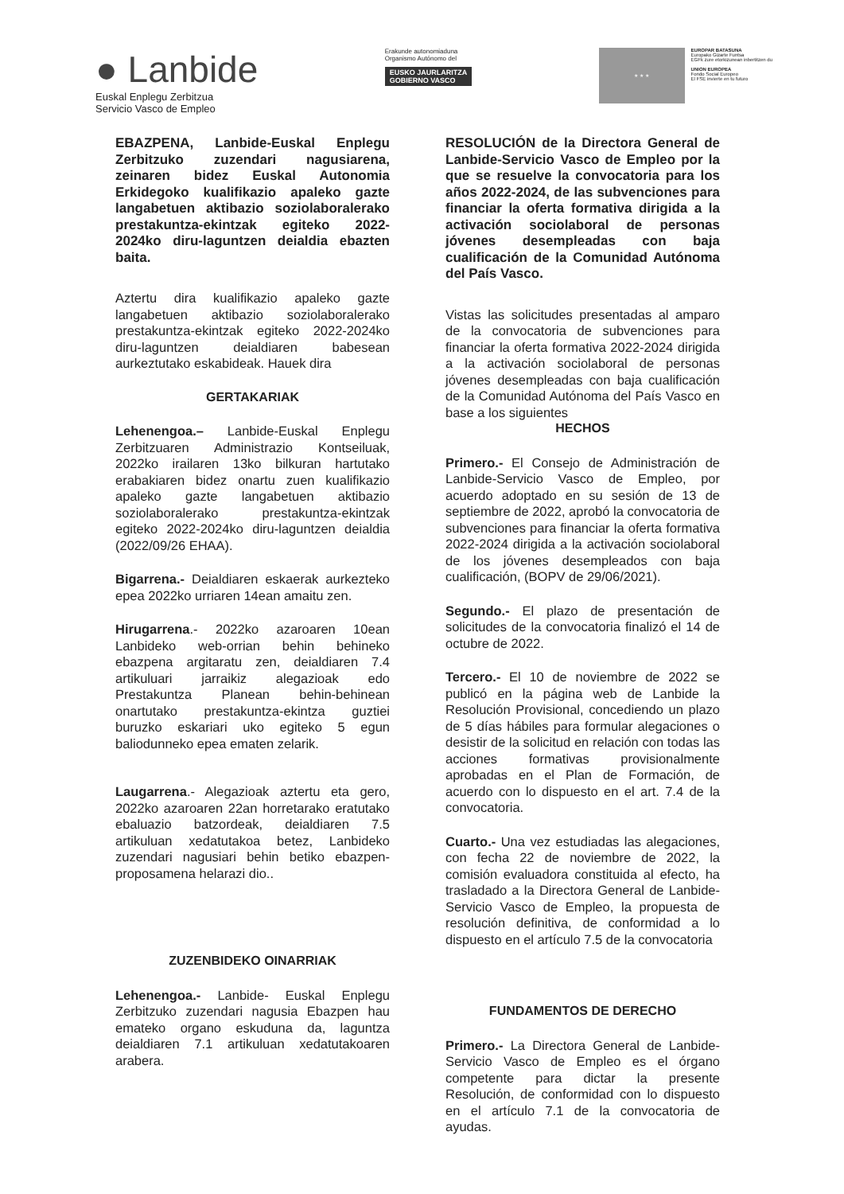● Lanbide
Euskal Enplegu Zerbitzua
Servicio Vasco de Empleo
Erakunde autonomiaduna
Organismo Autónomo del
EUSKO JAURLARITZA
GOBIERNO VASCO
★ ★ ★
EUROPAR BATASUNA
Europako Gizarte Funtsa
EGFk zure etorkizunean inbertitzen du
UNION EUROPEA
Fondo Social Europeo
El FSE invierte en tu futuro
EBAZPENA, Lanbide-Euskal Enplegu Zerbitzuko zuzendari nagusiarena, zeinaren bidez Euskal Autonomia Erkidegoko kualifikazio apaleko gazte langabetuen aktibazio soziolaboralerako prestakuntza-ekintzak egiteko 2022-2024ko diru-laguntzen deialdia ebazten baita.
Aztertu dira kualifikazio apaleko gazte langabetuen aktibazio soziolaboralerako prestakuntza-ekintzak egiteko 2022-2024ko diru-laguntzen deialdiaren babesean aurkeztutako eskabideak. Hauek dira
GERTAKARIAK
Lehenengoa.– Lanbide-Euskal Enplegu Zerbitzuaren Administrazio Kontseiluak, 2022ko irailaren 13ko bilkuran hartutako erabakiaren bidez onartu zuen kualifikazio apaleko gazte langabetuen aktibazio soziolaboralerako prestakuntza-ekintzak egiteko 2022-2024ko diru-laguntzen deialdia (2022/09/26 EHAA).
Bigarrena.- Deialdiaren eskaerak aurkezteko epea 2022ko urriaren 14ean amaitu zen.
Hirugarrena.- 2022ko azaroaren 10ean Lanbideko web-orrian behin behineko ebazpena argitaratu zen, deialdiaren 7.4 artikuluari jarraikiz alegazioak edo Prestakuntza Planean behin-behinean onartutako prestakuntza-ekintza guztiei buruzko eskariari uko egiteko 5 egun baliodunneko epea ematen zelarik.
Laugarrena.- Alegazioak aztertu eta gero, 2022ko azaroaren 22an horretarako eratutako ebaluazio batzordeak, deialdiaren 7.5 artikuluan xedatutakoa betez, Lanbideko zuzendari nagusiari behin betiko ebazpen-proposamena helarazi dio..
ZUZENBIDEKO OINARRIAK
Lehenengoa.- Lanbide- Euskal Enplegu Zerbitzuko zuzendari nagusia Ebazpen hau emateko organo eskuduna da, laguntza deialdiaren 7.1 artikuluan xedatutakoaren arabera.
RESOLUCIÓN de la Directora General de Lanbide-Servicio Vasco de Empleo por la que se resuelve la convocatoria para los años 2022-2024, de las subvenciones para financiar la oferta formativa dirigida a la activación sociolaboral de personas jóvenes desempleadas con baja cualificación de la Comunidad Autónoma del País Vasco.
Vistas las solicitudes presentadas al amparo de la convocatoria de subvenciones para financiar la oferta formativa 2022-2024 dirigida a la activación sociolaboral de personas jóvenes desempleadas con baja cualificación de la Comunidad Autónoma del País Vasco en base a los siguientes
HECHOS
Primero.- El Consejo de Administración de Lanbide-Servicio Vasco de Empleo, por acuerdo adoptado en su sesión de 13 de septiembre de 2022, aprobó la convocatoria de subvenciones para financiar la oferta formativa 2022-2024 dirigida a la activación sociolaboral de los jóvenes desempleados con baja cualificación, (BOPV de 29/06/2021).
Segundo.- El plazo de presentación de solicitudes de la convocatoria finalizó el 14 de octubre de 2022.
Tercero.- El 10 de noviembre de 2022 se publicó en la página web de Lanbide la Resolución Provisional, concediendo un plazo de 5 días hábiles para formular alegaciones o desistir de la solicitud en relación con todas las acciones formativas provisionalmente aprobadas en el Plan de Formación, de acuerdo con lo dispuesto en el art. 7.4 de la convocatoria.
Cuarto.- Una vez estudiadas las alegaciones, con fecha 22 de noviembre de 2022, la comisión evaluadora constituida al efecto, ha trasladado a la Directora General de Lanbide-Servicio Vasco de Empleo, la propuesta de resolución definitiva, de conformidad a lo dispuesto en el artículo 7.5 de la convocatoria
FUNDAMENTOS DE DERECHO
Primero.- La Directora General de Lanbide-Servicio Vasco de Empleo es el órgano competente para dictar la presente Resolución, de conformidad con lo dispuesto en el artículo 7.1 de la convocatoria de ayudas.